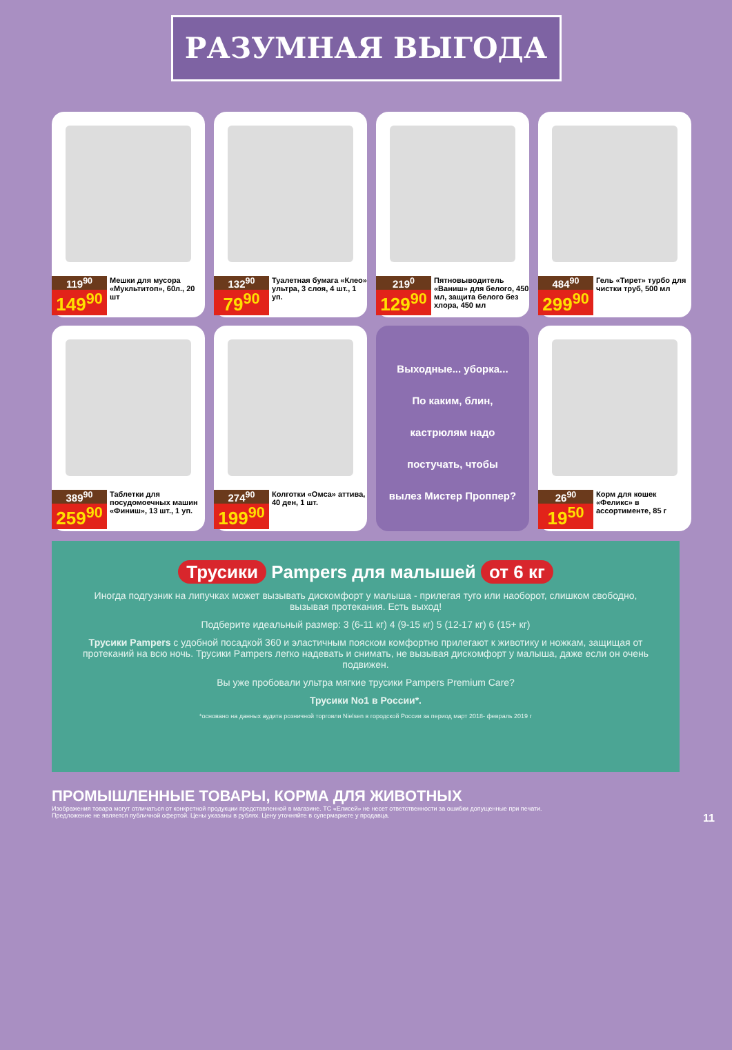РАЗУМНАЯ ВЫГОДА
119<sup>90</sup>
149<sup>90</sup>
Мешки для мусора «Мукльтитоп», 60л., 20 шт
132<sup>90</sup>
79<sup>90</sup>
Туалетная бумага «Клео» ультра, 3 слоя, 4 шт., 1 уп.
219<sup>0</sup>
129<sup>90</sup>
Пятновыводитель «Ваниш» для белого, 450 мл, защита белого без хлора, 450 мл
484<sup>90</sup>
299<sup>90</sup>
Гель «Тирет» турбо для чистки труб, 500 мл
389<sup>90</sup>
259<sup>90</sup>
Таблетки для посудомоечных машин «Финиш», 13 шт., 1 уп.
274<sup>90</sup>
199<sup>90</sup>
Колготки «Омса» аттива, 40 ден, 1 шт.
Выходные... уборка...
По каким, блин,
кастрюлям надо
постучать, чтобы
вылез Мистер Проппер?
26<sup>90</sup>
19<sup>50</sup>
Корм для кошек «Феликс» в ассортименте, 85 г
Трусики Pampers для малышей от 6 кг
Иногда подгузник на липучках может вызывать дискомфорт у малыша - прилегая туго или наоборот, слишком свободно, вызывая протекания. Есть выход!
Подберите идеальный размер: 3 (6-11 кг) 4 (9-15 кг) 5 (12-17 кг) 6 (15+ кг)
Трусики Pampers с удобной посадкой 360 и эластичным пояском комфортно прилегают к животику и ножкам, защищая от протеканий на всю ночь. Трусики Pampers легко надевать и снимать, не вызывая дискомфорт у малыша, даже если он очень подвижен.
Вы уже пробовали ультра мягкие трусики Pampers Premium Care?
Трусики No1 в России*.
*основано на данных аудита розничной торговли Nielsen в городской России за период март 2018- февраль 2019 г
ПРОМЫШЛЕННЫЕ ТОВАРЫ, КОРМА ДЛЯ ЖИВОТНЫХ
Изображения товара могут отличаться от конкретной продукции представленной в магазине. ТС «Елисей» не несет ответственности за ошибки допущенные при печати.
Предложение не является публичной офертой. Цены указаны в рублях. Цену уточняйте в супермаркете у продавца. 11